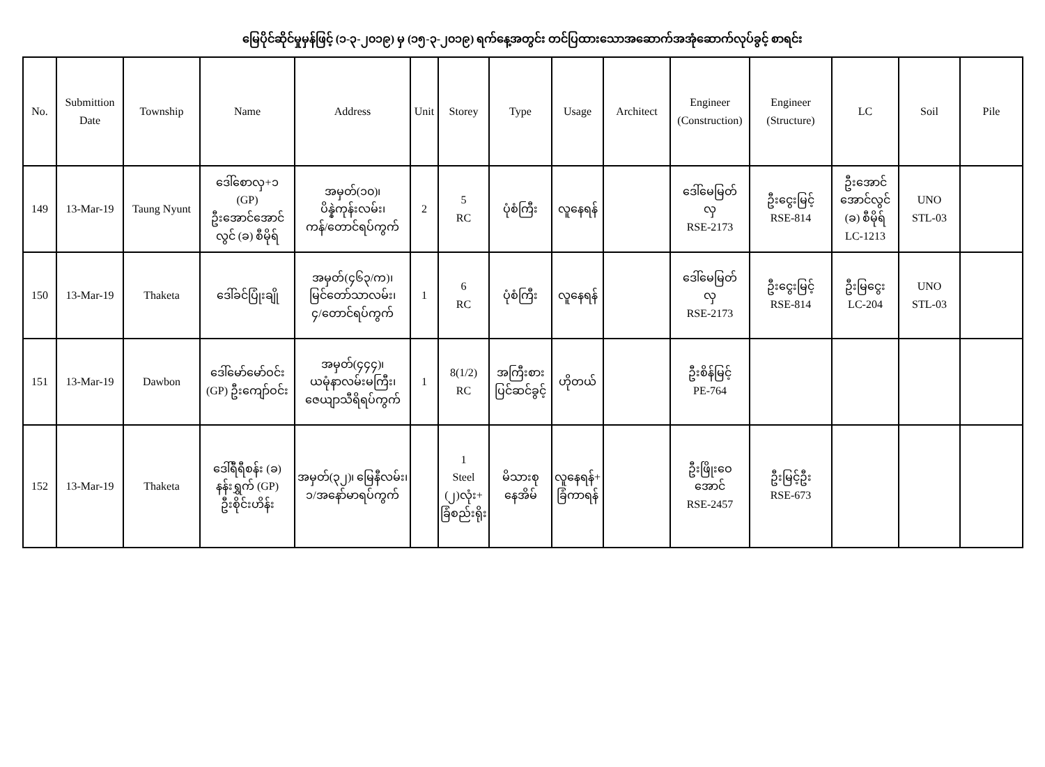မြေပိုင်ဆိုင်မှုမှန်ဖြင့် (၁-၃-၂၀၁၉) မှ (၁၅-၃-၂၀၁၉) ရက်နေ့အတွင်း တင်ပြထားသောအဆောက်အအုံဆောက်လုပ်ခွင့် စာရင်း
| No. | Submittion Date | Township | Name | Address | Unit | Storey | Type | Usage | Architect | Engineer (Construction) | Engineer (Structure) | LC | Soil | Pile |
| --- | --- | --- | --- | --- | --- | --- | --- | --- | --- | --- | --- | --- | --- | --- |
| 149 | 13-Mar-19 | Taung Nyunt | ဒေါ်စောလှ+၁ (GP) ဦးအောင်အောင် လွင် (ခ) စီမိုရ် | အမှတ်(၁၀)၊ ပိန္နဲကုန်းလမ်း၊ ကန်/တောင်ရပ်ကွက် | 2 | 5 RC | ပုံစံကြီး | လူနေရန် | | ဒေါ်မေမြတ် လှ RSE-2173 | ဦးငွေးမြင့် RSE-814 | ဦးအောင် အောင်လွင် (ခ) စီမိုရ် LC-1213 | UNO STL-03 | |
| 150 | 13-Mar-19 | Thaketa | ဒေါ်ခင်ပြုံးချို | အမှတ်(၄၆၃/က)၊ မြင်တော်သာလမ်း၊ ၄/တောင်ရပ်ကွက် | 1 | 6 RC | ပုံစံကြီး | လူနေရန် | | ဒေါ်မေမြတ် လှ RSE-2173 | ဦးငွေးမြင့် RSE-814 | ဦးမြငွေး LC-204 | UNO STL-03 | |
| 151 | 13-Mar-19 | Dawbon | ဒေါ်မော်မော်ဝင်း (GP) ဦးကျော်ဝင်း | အမှတ်(၄၄၄)၊ ယမုံနာလမ်းမကြီး၊ ဇေယျာသီရိရပ်ကွက် | 1 | 8(1/2) RC | အကြီးစား ပြင်ဆင်ခွင့် | ဟိုတယ် | | ဦးစိန်မြင့် PE-764 | | | | |
| 152 | 13-Mar-19 | Thaketa | ဒေါ်ရီရီစန်း (ခ) နန်းရွှက် (GP) ဦးစိုင်းဟိန်း | အမှတ်(၃၂)၊ မြေနီလမ်း၊ ၁/အနော်မာရပ်ကွက် | | 1 Steel (၂)လုံး+ ခြံစည်းရိုး | မိသားစု နေအိမ် | လူနေရန်+ ခြံကာရန် | | ဦးဖြိုးဝေ အောင် RSE-2457 | ဦးမြင့်ဦး RSE-673 | | | |